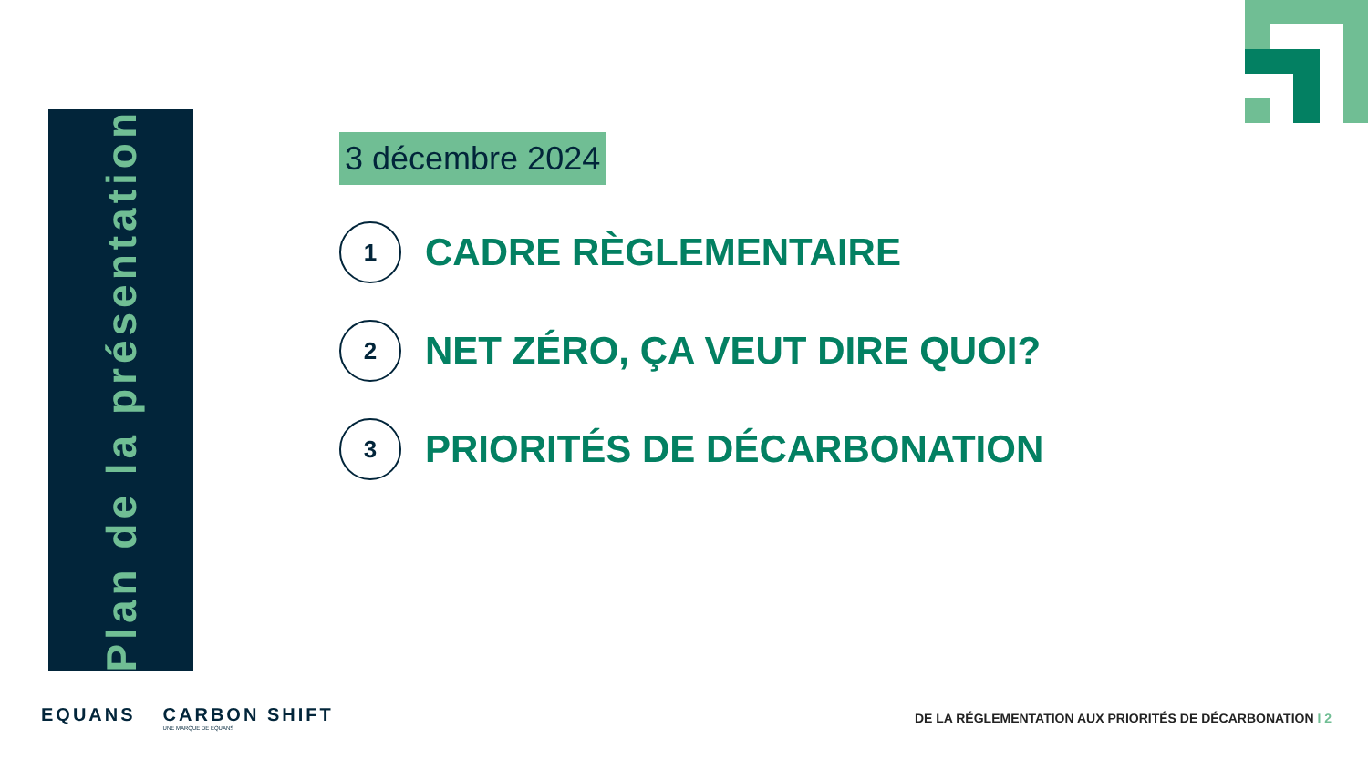Plan de la présentation
3 décembre 2024
1
CADRE RÈGLEMENTAIRE
2
NET ZÉRO, ÇA VEUT DIRE QUOI?
3
PRIORITÉS DE DÉCARBONATION
EQUANS CARBON SHIFT
UNE MARQUE DE EQUANS
DE LA RÉGLEMENTATION AUX PRIORITÉS DE DÉCARBONATION I 2